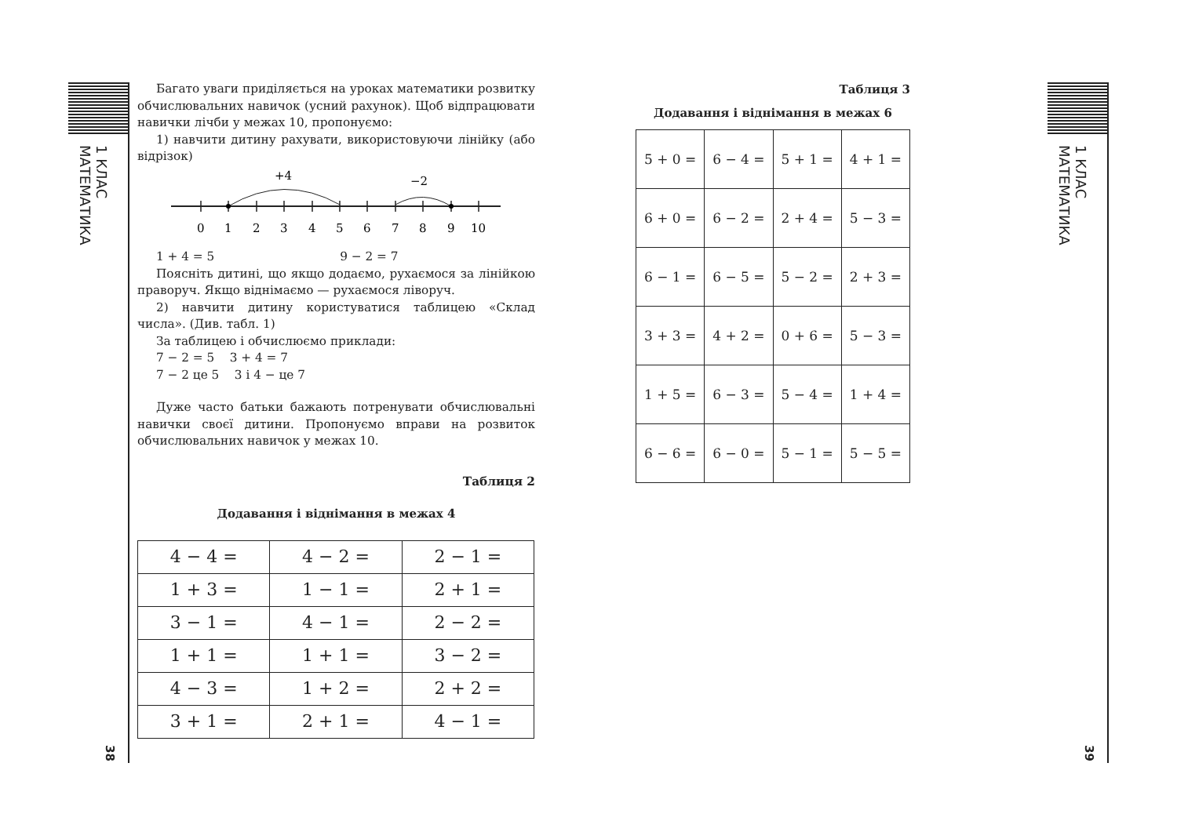1 КЛАС МАТЕМАТИКА
38
Багато уваги приділяється на уроках математики розвитку обчислювальних навичок (усний рахунок). Щоб відпрацювати навички лічби у межах 10, пропонуємо:
1) навчити дитину рахувати, використовуючи лінійку (або відрізок)
+4
−2
0
1
2
3
4
5
6
7
8
9
10
1 + 4 = 5 9 − 2 = 7
Поясніть дитині, що якщо додаємо, рухаємося за лінійкою праворуч. Якщо віднімаємо — рухаємося ліворуч.
2) навчити дитину користуватися таблицею «Склад числа». (Див. табл. 1)
За таблицею і обчислюємо приклади:
7 − 2 = 5 3 + 4 = 7
7 − 2 це 5 3 і 4 − це 7
Дуже часто батьки бажають потренувати обчислювальні навички своєї дитини. Пропонуємо вправи на розвиток обчислювальних навичок у межах 10.
Таблиця 2
Додавання і віднімання в межах 4
| 4 − 4 = | 4 − 2 = | 2 − 1 = |
| 1 + 3 = | 1 − 1 = | 2 + 1 = |
| 3 − 1 = | 4 − 1 = | 2 − 2 = |
| 1 + 1 = | 1 + 1 = | 3 − 2 = |
| 4 − 3 = | 1 + 2 = | 2 + 2 = |
| 3 + 1 = | 2 + 1 = | 4 − 1 = |
Таблиця 3
Додавання і віднімання в межах 6
| 5 + 0 = | 6 − 4 = | 5 + 1 = | 4 + 1 = |
| 6 + 0 = | 6 − 2 = | 2 + 4 = | 5 − 3 = |
| 6 − 1 = | 6 − 5 = | 5 − 2 = | 2 + 3 = |
| 3 + 3 = | 4 + 2 = | 0 + 6 = | 5 − 3 = |
| 1 + 5 = | 6 − 3 = | 5 − 4 = | 1 + 4 = |
| 6 − 6 = | 6 − 0 = | 5 − 1 = | 5 − 5 = |
1 КЛАС МАТЕМАТИКА
39